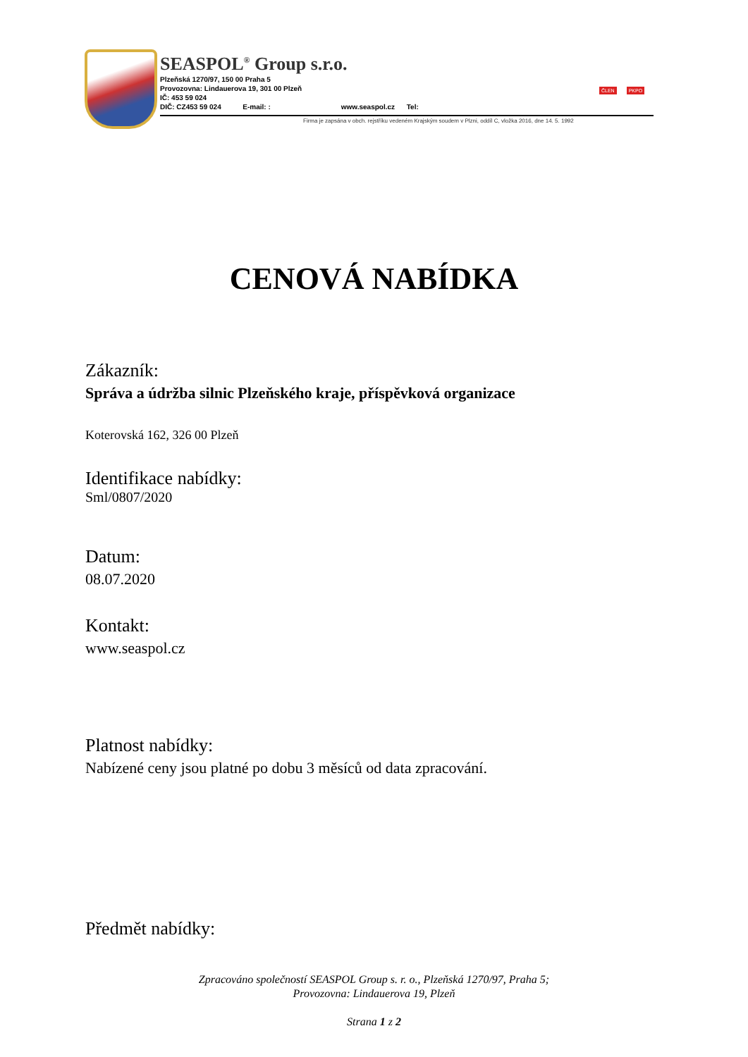SEASPOL<sup>®</sup> Group s.r.o.
Plzeňská 1270/97, 150 00 Praha 5
Provozovna: Lindauerova 19, 301 00 Plzeň
IČ: 453 59 024
DIČ: CZ453 59 024 E-mail: : www.seaspol.cz Tel:
ČLEN PKPO
Firma je zapsána v obch. rejstříku vedeném Krajským soudem v Plzni, oddíl C, vložka 2016, dne 14. 5. 1992
CENOVÁ NABÍDKA
Zákazník:
Správa a údržba silnic Plzeňského kraje, příspěvková organizace
Koterovská 162, 326 00 Plzeň
Identifikace nabídky:
Sml/0807/2020
Datum:
08.07.2020
Kontakt:
www.seaspol.cz
Platnost nabídky:
Nabízené ceny jsou platné po dobu 3 měsíců od data zpracování.
Předmět nabídky:
Zpracováno společností SEASPOL Group s. r. o., Plzeňská 1270/97, Praha 5;
Provozovna: Lindauerova 19, Plzeň
Strana 1 z 2